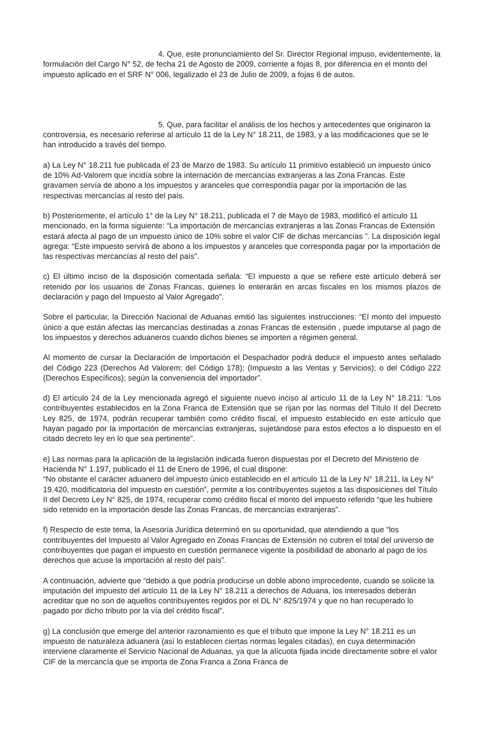4. Que, este pronunciamiento del Sr. Director Regional impuso, evidentemente, la formulación del Cargo N° 52, de fecha 21 de Agosto de 2009, corriente a fojas 8, por diferencia en el monto del impuesto aplicado en el SRF N° 006, legalizado el 23 de Julio de 2009, a fojas 6 de autos.
5. Que, para facilitar el análisis de los hechos y antecedentes que originaron la controversia, es necesario referirse al artículo 11 de la Ley N° 18.211, de 1983, y a las modificaciones que se le han introducido a través del tiempo.
a) La Ley N° 18.211 fue publicada el 23 de Marzo de 1983. Su artículo 11 primitivo estableció un impuesto único de 10% Ad-Valorem que incidía sobre la internación de mercancías extranjeras a las Zona Francas. Este gravamen servía de abono a los impuestos y aranceles que correspondía pagar por la importación de las respectivas mercancías al resto del país.
b) Posteriormente, el artículo 1° de la Ley N° 18.211, publicada el 7 de Mayo de 1983, modificó el artículo 11 mencionado, en la forma siguiente: “La importación de mercancías extranjeras a las Zonas Francas de Extensión estará afecta al pago de un impuesto único de 10% sobre el valor CIF de dichas mercancías ”. La disposición legal agrega: “Este impuesto servirá de abono a los impuestos y aranceles que corresponda pagar por la importación de las respectivas mercancías al resto del país”.
c) El último inciso de la disposición comentada señala: “El impuesto a que se refiere este artículo deberá ser retenido por los usuarios de Zonas Francas, quienes lo enterarán en arcas fiscales en los mismos plazos de declaración y pago del Impuesto al Valor Agregado”.
Sobre el particular, la Dirección Nacional de Aduanas emitió las siguientes instrucciones: “El monto del impuesto único a que están afectas las mercancías destinadas a zonas Francas de extensión , puede imputarse al pago de los impuestos y derechos aduaneros cuando dichos bienes se importen a régimen general.
Al momento de cursar la Declaración de Importación el Despachador podrá deducir el impuesto antes señalado del Código 223 (Derechos Ad Valorem; del Código 178); (Impuesto a las Ventas y Servicios); o del Código 222 (Derechos Específicos); según la conveniencia del importador”.
d) El artículo 24 de la Ley mencionada agregó el siguiente nuevo inciso al artículo 11 de la Ley N° 18.211: “Los contribuyentes establecidos en la Zona Franca de Extensión que se rijan por las normas del Título II del Decreto Ley 825, de 1974, podrán recuperar también como crédito fiscal, el impuesto establecido en este artículo que hayan pagado por la importación de mercancías extranjeras, sujetándose para estos efectos a lo dispuesto en el citado decreto ley en lo que sea pertinente”.
e) Las normas para la aplicación de la legislación indicada fueron dispuestas por el Decreto del Ministerio de Hacienda N° 1.197, publicado el 11 de Enero de 1996, el cual dispone:
“No obstante el carácter aduanero del impuesto único establecido en el artículo 11 de la Ley N° 18.211, la Ley N° 19.420, modificatoria del impuesto en cuestión”, permite a los contribuyentes sujetos a las disposiciones del Título II del Decreto Ley N° 825, de 1974, recuperar como crédito fiscal el monto del impuesto referido “que les hubiere sido retenido en la importación desde las Zonas Francas, de mercancías extranjeras”.
f) Respecto de este tema, la Asesoría Jurídica determinó en su oportunidad, que atendiendo a que “los contribuyentes del Impuesto al Valor Agregado en Zonas Francas de Extensión no cubren el total del universo de contribuyentes que pagan el impuesto en cuestión permanece vigente la posibilidad de abonarlo al pago de los derechos que acuse la importación al resto del país”.
A continuación, advierte que “debido a que podría producirse un doble abono improcedente, cuando se solicite la imputación del impuesto del artículo 11 de la Ley N° 18.211 a derechos de Aduana, los interesados deberán acreditar que no son de aquellos contribuyentes regidos por el DL N° 825/1974 y que no han recuperado lo pagado por dicho tributo por la vía del crédito fiscal”.
g) La conclusión que emerge del anterior razonamiento es que el tributo que impone la Ley N° 18.211 es un impuesto de naturaleza aduanera (así lo establecen ciertas normas legales citadas), en cuya determinación interviene claramente el Servicio Nacional de Aduanas, ya que la alícuota fijada incide directamente sobre el valor CIF de la mercancía que se importa de Zona Franca a Zona Franca de